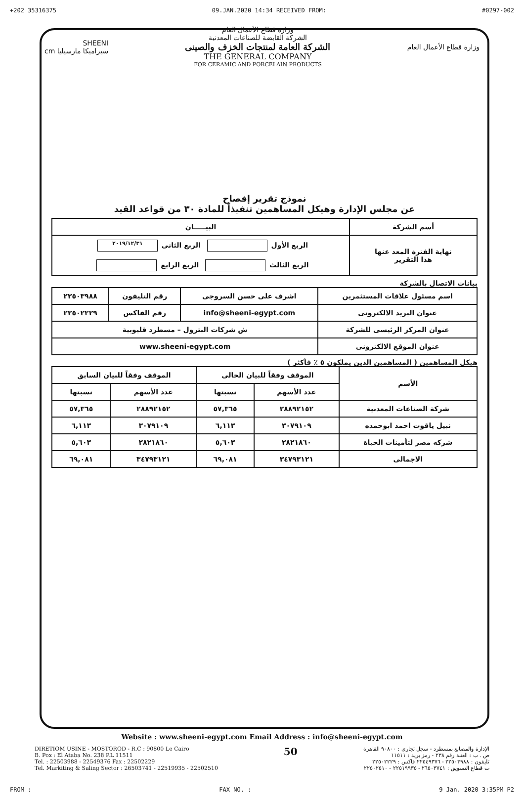+202 35316375 09.JAN.2020 14:34 RECEIVED FROM: #0297-002
وزارة قطاع الأعمال العام
وزارة قطاع الأعمال العام
الشركة القابضة للصناعات المعدنية
الشركة العامة لمنتجات الخزف والصينى
THE GENERAL COMPANY
FOR CERAMIC AND PORCELAIN PRODUCTS
SHEENI
سيراميكا مارسيليا cm
نموذج تقرير إفصاح
عن مجلس الإدارة وهيكل المساهمين تنفيذاً للمادة ٣٠ من قواعد القيد
| أسم الشركة | البيـــــان |
| --- | --- |
| نهاية الفترة المعد عنها هذا التقرير | الربع الأول الربع الثانى ٢٠١٩/١٢/٣١ الربع الثالث الربع الرابع |
بيانات الاتصال بالشركة
| اسم مسئول علاقات المستثمرين | اشرف على حسن السروجى | رقم التليفون | ٢٢٥٠٣٩٨٨ |
| عنوان البريد الالكترونى | info@sheeni-egypt.com | رقم الفاكس | ٢٢٥٠٢٢٢٩ |
| عنوان المركز الرئيسى للشركة | ش شركات البترول – مسطرد قليوبية | | |
| عنوان الموقع الالكترونى | www.sheeni-egypt.com | | |
هيكل المساهمين ( المساهمين الذين يملكون ٥ ٪ فأكثر )
| الأسم | الموقف وفقاً للبيان الحالى | | الموقف وفقاً للبيان السابق | |
| --- | --- | --- | --- | --- |
| | عدد الأسهم | نسبتها | عدد الأسهم | نسبتها |
| شركة الصناعات المعدنية | ٢٨٨٩٢١٥٢ | ٥٧,٣٦٥ | ٢٨٨٩٢١٥٢ | ٥٧,٣٦٥ |
| نبيل ياقوت احمد ابوحمده | ٣٠٧٩١٠٩ | ٦,١١٣ | ٣٠٧٩١٠٩ | ٦,١١٣ |
| شركه مصر لتأمينات الحياة | ٢٨٢١٨٦٠ | ٥,٦٠٣ | ٢٨٢١٨٦٠ | ٥,٦٠٣ |
| الاجمالى | ٣٤٧٩٣١٢١ | ٦٩,٠٨١ | ٣٤٧٩٣١٢١ | ٦٩,٠٨١ |
Website : www.sheeni-egypt.com Email Address : info@sheeni-egypt.com
DIRETIOM USINE - MOSTOROD - R.C : 90800 Le Cairo
B. Pox : El Ataba No. 238 P.L 11511
Tel. : 22503988 - 22549376 Fax : 22502229
Tel. Markiting & Saling Sector : 26503741 - 22519935 - 22502510
50
الإدارة والمصانع بمسطرد - سجل تجارى : ٩٠٨٠٠ القاهرة
ص . ب : العتبة رقم ٢٣٨ - رمز بريد : ١١٥١١
تليفون : ٢٢٥٠٣٩٨٨ - ٢٢٥٤٩٣٧٦ فاكس : ٢٢٥٠٢٢٢٩
ت قطاع التسويق : ٢٦٥٠٣٧٤١ - ٢٢٥١٩٩٣٥ - ٢٢٥٠٢٥١٠
FROM : FAX NO. : 9 Jan. 2020 3:35PM P2